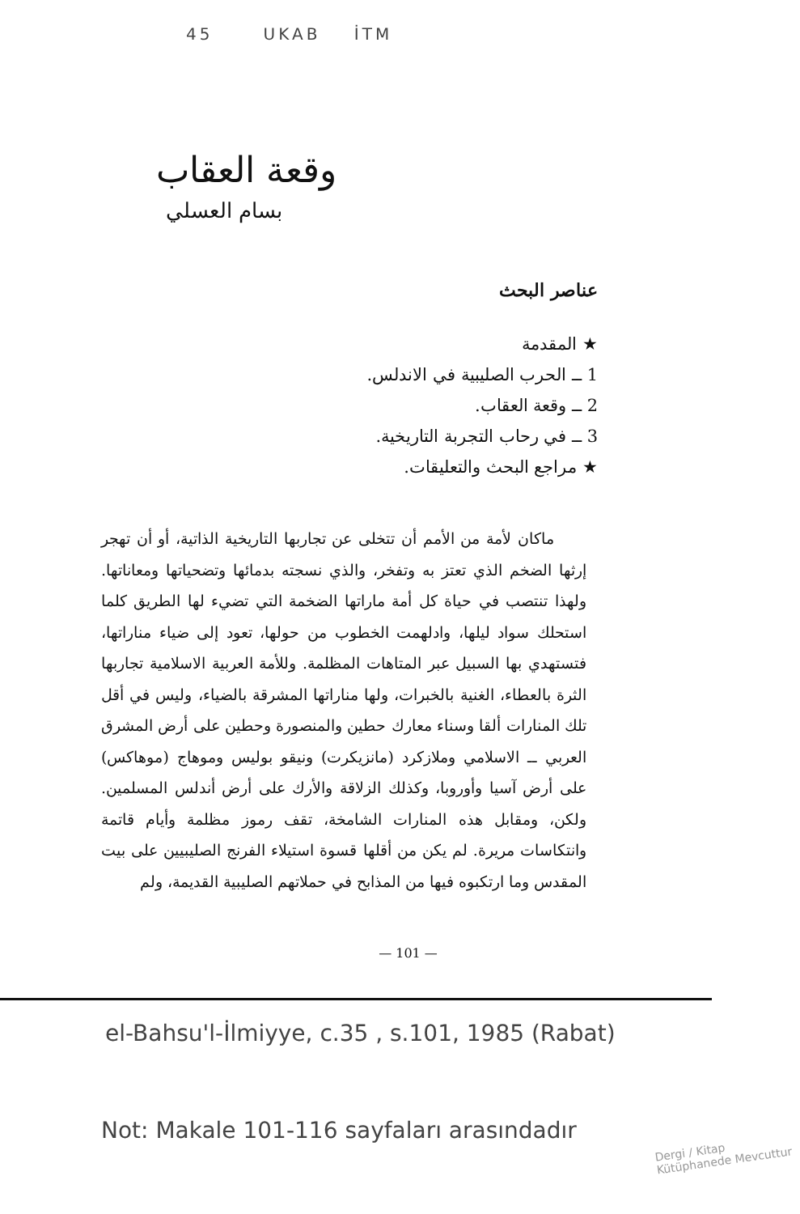45 UKAB İTM
وقعة العقاب
بسام العسلي
عناصر البحث
★ المقدمة
1 ــ الحرب الصليبية في الاندلس.
2 ــ وقعة العقاب.
3 ــ في رحاب التجربة التاريخية.
★ مراجع البحث والتعليقات.
ماكان لأمة من الأمم أن تتخلى عن تجاربها التاريخية الذاتية، أو أن تهجر إرثها الضخم الذي تعتز به وتفخر، والذي نسجته بدمائها وتضحياتها ومعاناتها. ولهذا تنتصب في حياة كل أمة ماراتها الضخمة التي تضيء لها الطريق كلما استحلك سواد ليلها، وادلهمت الخطوب من حولها، تعود إلى ضياء مناراتها، فتستهدي بها السبيل عبر المتاهات المظلمة. وللأمة العربية الاسلامية تجاربها الثرة بالعطاء، الغنية بالخبرات، ولها مناراتها المشرقة بالضياء، وليس في أقل تلك المنارات ألقا وسناء معارك حطين والمنصورة وحطين على أرض المشرق العربي ــ الاسلامي وملازكرد (مانزيكرت) ونيقو بوليس وموهاج (موهاكس) على أرض آسيا وأوروبا، وكذلك الزلاقة والأرك على أرض أندلس المسلمين. ولكن، ومقابل هذه المنارات الشامخة، تقف رموز مظلمة وأيام قاتمة وانتكاسات مريرة. لم يكن من أقلها قسوة استيلاء الفرنج الصليبيين على بيت المقدس وما ارتكبوه فيها من المذابح في حملاتهم الصليبية القديمة، ولم
— 101 —
el-Bahsu'l-İlmiyye, c.35 , s.101, 1985 (Rabat)
Not: Makale 101-116 sayfaları arasındadır
Dergi / Kitap
Kütüphanede Mevcuttur